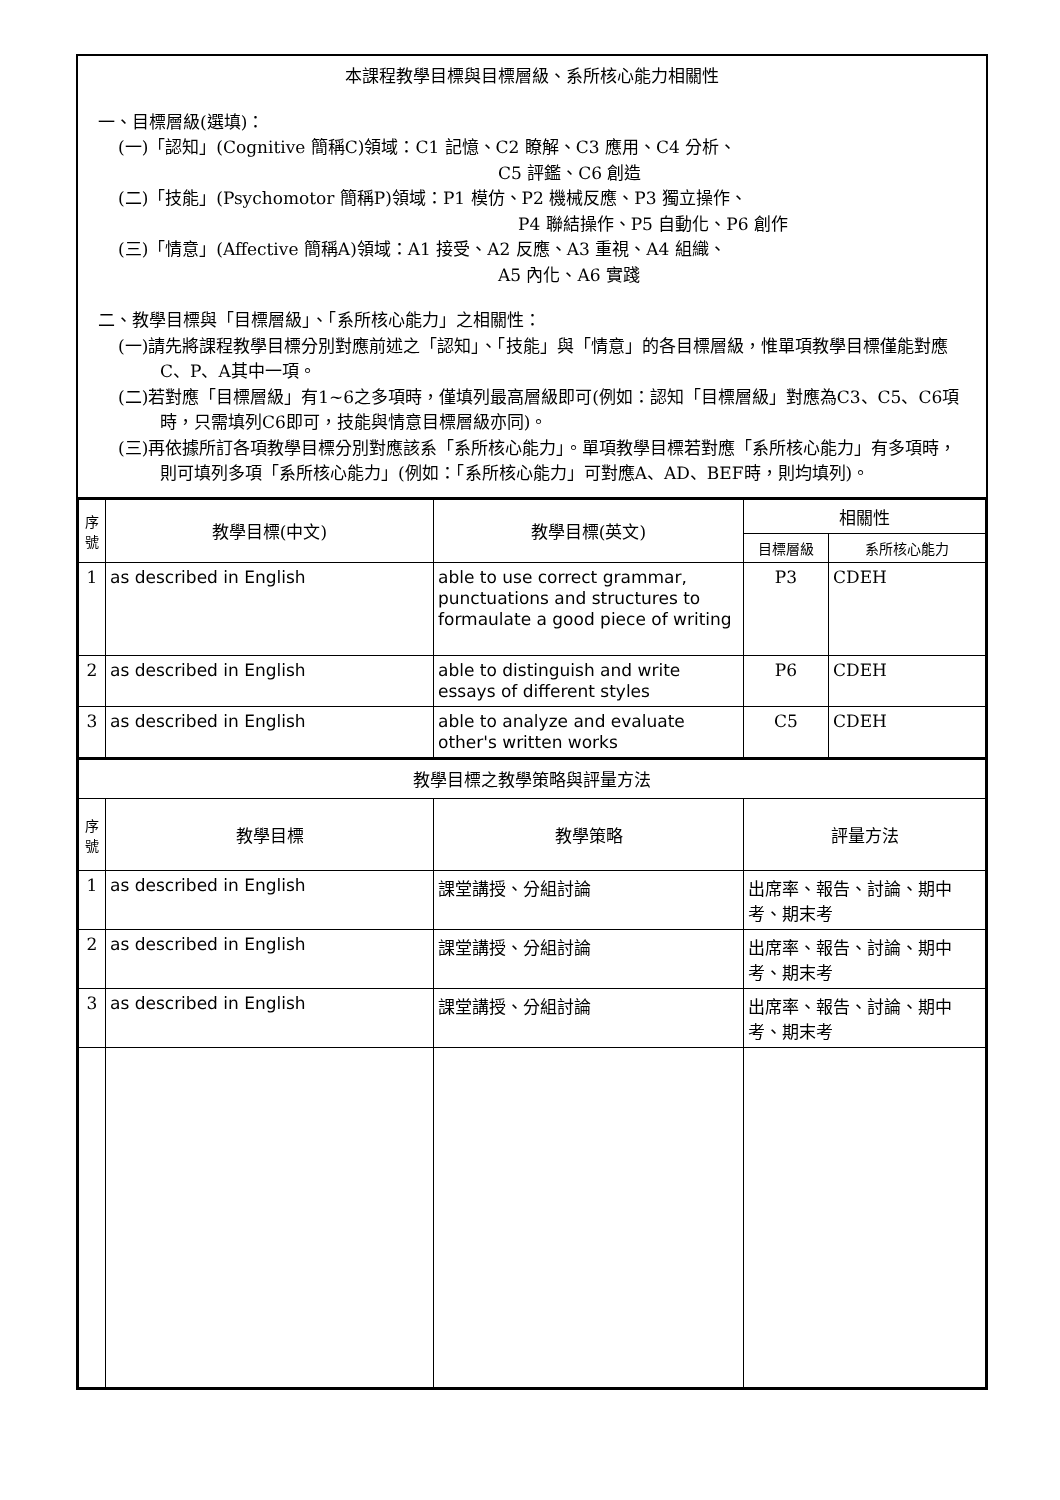本課程教學目標與目標層級、系所核心能力相關性
一、目標層級(選填)：
(一)「認知」(Cognitive 簡稱C)領域：C1 記憶、C2 瞭解、C3 應用、C4 分析、
C5 評鑑、C6 創造
(二)「技能」(Psychomotor 簡稱P)領域：P1 模仿、P2 機械反應、P3 獨立操作、
P4 聯結操作、P5 自動化、P6 創作
(三)「情意」(Affective 簡稱A)領域：A1 接受、A2 反應、A3 重視、A4 組織、
A5 內化、A6 實踐
二、教學目標與「目標層級」、「系所核心能力」之相關性：
(一)請先將課程教學目標分別對應前述之「認知」、「技能」與「情意」的各目標層級，惟單項教學目標僅能對應C、P、A其中一項。
(二)若對應「目標層級」有1~6之多項時，僅填列最高層級即可(例如：認知「目標層級」對應為C3、C5、C6項時，只需填列C6即可，技能與情意目標層級亦同)。
(三)再依據所訂各項教學目標分別對應該系「系所核心能力」。單項教學目標若對應「系所核心能力」有多項時，則可填列多項「系所核心能力」(例如：「系所核心能力」可對應A、AD、BEF時，則均填列)。
| 序 號 | 教學目標(中文) | 教學目標(英文) | 相關性 | |
| --- | --- | --- | --- | --- |
| | | | 目標層級 | 系所核心能力 |
| 1 | as described in English | able to use correct grammar, punctuations and structures to formaulate a good piece of writing | P3 | CDEH |
| 2 | as described in English | able to distinguish and write essays of different styles | P6 | CDEH |
| 3 | as described in English | able to analyze and evaluate other's written works | C5 | CDEH |
| 教學目標之教學策略與評量方法 | | | |
| --- | --- | --- | --- |
| 序 號 | 教學目標 | 教學策略 | 評量方法 |
| 1 | as described in English | 課堂講授、分組討論 | 出席率、報告、討論、期中考、期末考 |
| 2 | as described in English | 課堂講授、分組討論 | 出席率、報告、討論、期中考、期末考 |
| 3 | as described in English | 課堂講授、分組討論 | 出席率、報告、討論、期中考、期末考 |